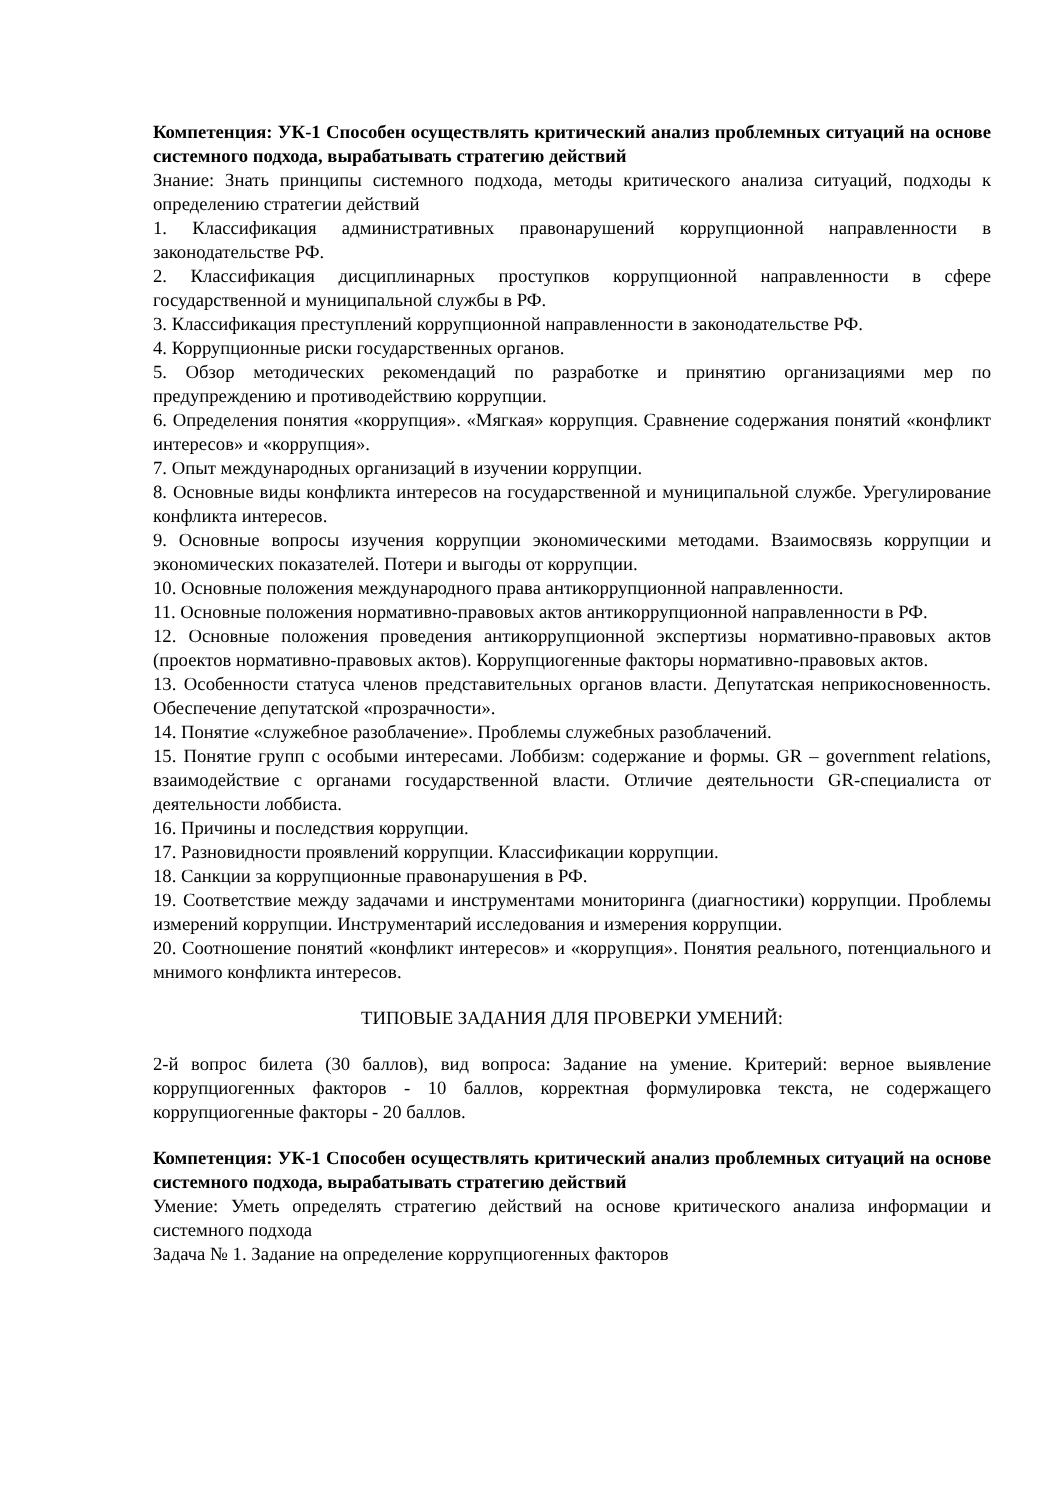Компетенция: УК-1 Способен осуществлять критический анализ проблемных ситуаций на основе системного подхода, вырабатывать стратегию действий
Знание: Знать принципы системного подхода, методы критического анализа ситуаций, подходы к определению стратегии действий
1. Классификация административных правонарушений коррупционной направленности в законодательстве РФ.
2. Классификация дисциплинарных проступков коррупционной направленности в сфере государственной и муниципальной службы в РФ.
3. Классификация преступлений коррупционной направленности в законодательстве РФ.
4. Коррупционные риски государственных органов.
5. Обзор методических рекомендаций по разработке и принятию организациями мер по предупреждению и противодействию коррупции.
6. Определения понятия «коррупция». «Мягкая» коррупция. Сравнение содержания понятий «конфликт интересов» и «коррупция».
7. Опыт международных организаций в изучении коррупции.
8. Основные виды конфликта интересов на государственной и муниципальной службе. Урегулирование конфликта интересов.
9. Основные вопросы изучения коррупции экономическими методами. Взаимосвязь коррупции и экономических показателей. Потери и выгоды от коррупции.
10. Основные положения международного права антикоррупционной направленности.
11. Основные положения нормативно-правовых актов антикоррупционной направленности в РФ.
12. Основные положения проведения антикоррупционной экспертизы нормативно-правовых актов (проектов нормативно-правовых актов). Коррупциогенные факторы нормативно-правовых актов.
13. Особенности статуса членов представительных органов власти. Депутатская неприкосновенность. Обеспечение депутатской «прозрачности».
14. Понятие «служебное разоблачение». Проблемы служебных разоблачений.
15. Понятие групп с особыми интересами. Лоббизм: содержание и формы. GR – government relations, взаимодействие с органами государственной власти. Отличие деятельности GR-специалиста от деятельности лоббиста.
16. Причины и последствия коррупции.
17. Разновидности проявлений коррупции. Классификации коррупции.
18. Санкции за коррупционные правонарушения в РФ.
19. Соответствие между задачами и инструментами мониторинга (диагностики) коррупции. Проблемы измерений коррупции. Инструментарий исследования и измерения коррупции.
20. Соотношение понятий «конфликт интересов» и «коррупция». Понятия реального, потенциального и мнимого конфликта интересов.
ТИПОВЫЕ ЗАДАНИЯ ДЛЯ ПРОВЕРКИ УМЕНИЙ:
2-й вопрос билета (30 баллов), вид вопроса: Задание на умение. Критерий: верное выявление коррупциогенных факторов - 10 баллов, корректная формулировка текста, не содержащего коррупциогенные факторы - 20 баллов.
Компетенция: УК-1 Способен осуществлять критический анализ проблемных ситуаций на основе системного подхода, вырабатывать стратегию действий
Умение: Уметь определять стратегию действий на основе критического анализа информации и системного подхода
Задача № 1. Задание на определение коррупциогенных факторов